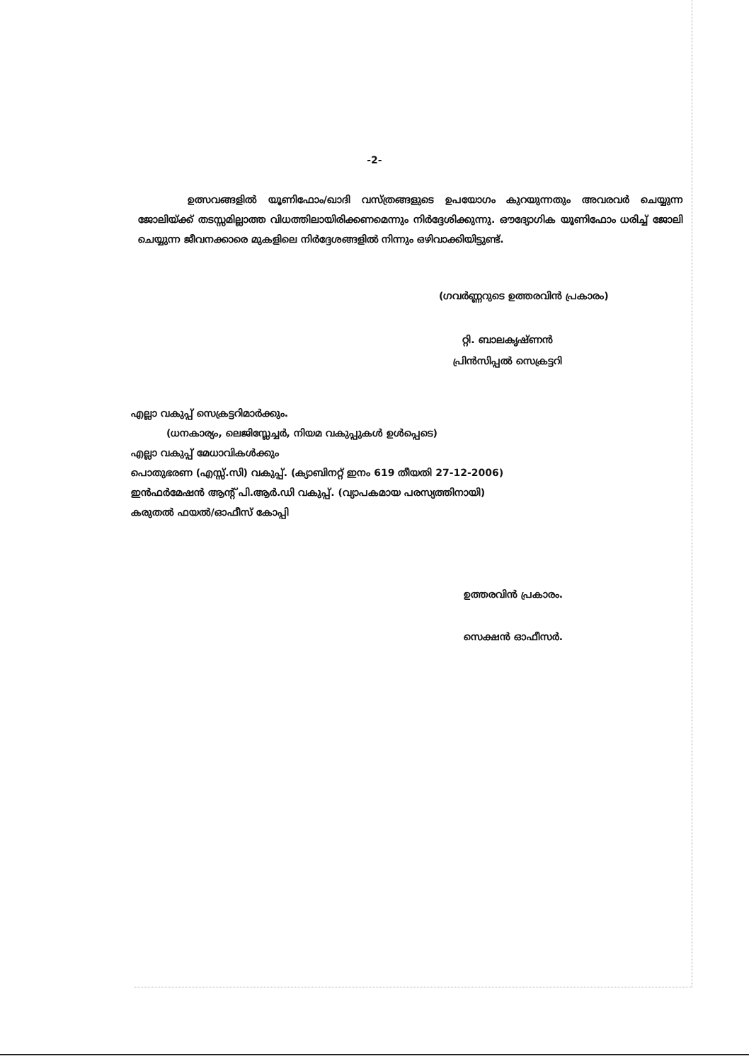-2-
ഉത്സവങ്ങളിൽ യൂണിഫോം/ഖാദി വസ്ത്രങ്ങളുടെ ഉപയോഗം കുറയുന്നതും അവരവർ ചെയ്യുന്ന ജോലിയ്ക്ക് തടസ്സമില്ലാത്ത വിധത്തിലായിരിക്കണമെന്നും നിർദ്ദേശിക്കുന്നു. ഔദ്യോഗിക യൂണിഫോം ധരിച്ച് ജോലി ചെയ്യുന്ന ജീവനക്കാരെ മുകളിലെ നിർദ്ദേശങ്ങളിൽ നിന്നും ഒഴിവാക്കിയിട്ടുണ്ട്.
(ഗവർണ്ണറുടെ ഉത്തരവിൻ പ്രകാരം)
റ്റി. ബാലകൃഷ്ണൻ
പ്രിൻസിപ്പൽ സെക്രട്ടറി
എല്ലാ വകുപ്പ് സെക്രട്ടറിമാർക്കും.
(ധനകാര്യം, ലെജിസ്ലേച്ചർ, നിയമ വകുപ്പുകൾ ഉൾപ്പെടെ)
എല്ലാ വകുപ്പ് മേധാവികൾക്കും
പൊതുഭരണ (എസ്സ്.സി) വകുപ്പ്. (ക്യാബിനറ്റ് ഇനം 619 തീയതി 27-12-2006)
ഇൻഫർമേഷൻ ആന്റ് പി.ആർ.ഡി വകുപ്പ്. (വ്യാപകമായ പരസ്യത്തിനായി)
കരുതൽ ഫയൽ/ഓഫീസ് കോപ്പി
ഉത്തരവിൻ പ്രകാരം.
സെക്ഷൻ ഓഫീസർ.